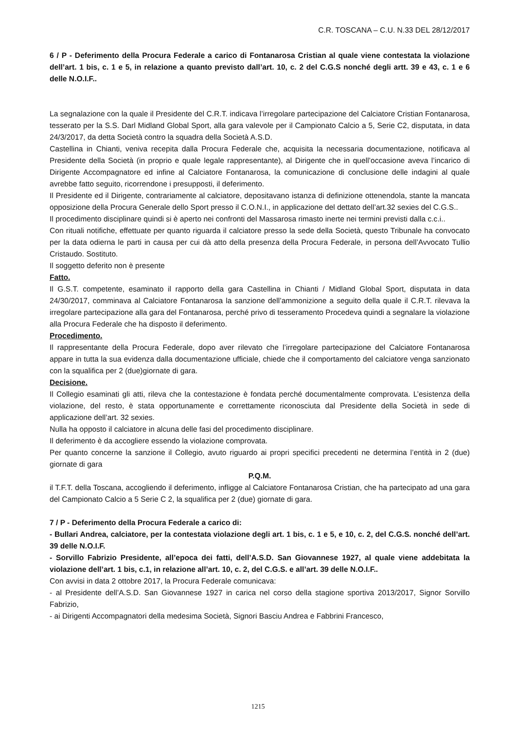C.R. TOSCANA – C.U. N.33 DEL 28/12/2017
6 / P - Deferimento della Procura Federale a carico di Fontanarosa Cristian al quale viene contestata la violazione dell’art. 1 bis, c. 1 e 5, in relazione a quanto previsto dall’art. 10, c. 2 del C.G.S nonché degli artt. 39 e 43, c. 1 e 6 delle N.O.I.F..
La segnalazione con la quale il Presidente del C.R.T. indicava l’irregolare partecipazione del Calciatore Cristian Fontanarosa, tesserato per la S.S. Darl Midland Global Sport, alla gara valevole per il Campionato Calcio a 5, Serie C2, disputata, in data 24/3/2017, da detta Società contro la squadra della Società A.S.D.
Castellina in Chianti, veniva recepita dalla Procura Federale che, acquisita la necessaria documentazione, notificava al Presidente della Società (in proprio e quale legale rappresentante), al Dirigente che in quell’occasione aveva l’incarico di Dirigente Accompagnatore ed infine al Calciatore Fontanarosa, la comunicazione di conclusione delle indagini al quale avrebbe fatto seguito, ricorrendone i presupposti, il deferimento.
Il Presidente ed il Dirigente, contrariamente al calciatore, depositavano istanza di definizione ottenendola, stante la mancata opposizione della Procura Generale dello Sport presso il C.O.N.I., in applicazione del dettato dell’art.32 sexies del C.G.S..
Il procedimento disciplinare quindi si è aperto nei confronti del Massarosa rimasto inerte nei termini previsti dalla c.c.i..
Con rituali notifiche, effettuate per quanto riguarda il calciatore presso la sede della Società, questo Tribunale ha convocato per la data odierna le parti in causa per cui dà atto della presenza della Procura Federale, in persona dell’Avvocato Tullio Cristaudo. Sostituto.
Il soggetto deferito non è presente
Fatto.
Il G.S.T. competente, esaminato il rapporto della gara Castellina in Chianti / Midland Global Sport, disputata in data 24/30/2017, comminava al Calciatore Fontanarosa la sanzione dell’ammonizione a seguito della quale il C.R.T. rilevava la irregolare partecipazione alla gara del Fontanarosa, perché privo di tesseramento Procedeva quindi a segnalare la violazione alla Procura Federale che ha disposto il deferimento.
Procedimento.
Il rappresentante della Procura Federale, dopo aver rilevato che l’irregolare partecipazione del Calciatore Fontanarosa appare in tutta la sua evidenza dalla documentazione ufficiale, chiede che il comportamento del calciatore venga sanzionato con la squalifica per 2 (due)giornate di gara.
Decisione.
Il Collegio esaminati gli atti, rileva che la contestazione è fondata perché documentalmente comprovata. L’esistenza della violazione, del resto, è stata opportunamente e correttamente riconosciuta dal Presidente della Società in sede di applicazione dell’art. 32 sexies.
Nulla ha opposto il calciatore in alcuna delle fasi del procedimento disciplinare.
Il deferimento è da accogliere essendo la violazione comprovata.
Per quanto concerne la sanzione il Collegio, avuto riguardo ai propri specifici precedenti ne determina l’entità in 2 (due) giornate di gara
P.Q.M.
il T.F.T. della Toscana, accogliendo il deferimento, infligge al Calciatore Fontanarosa Cristian, che ha partecipato ad una gara del Campionato Calcio a 5 Serie C 2, la squalifica per 2 (due) giornate di gara.
7 / P - Deferimento della Procura Federale a carico di:
- Bullari Andrea, calciatore, per la contestata violazione degli art. 1 bis, c. 1 e 5, e 10, c. 2, del C.G.S. nonché dell’art. 39 delle N.O.I.F.
- Sorvillo Fabrizio Presidente, all’epoca dei fatti, dell’A.S.D. San Giovannese 1927, al quale viene addebitata la violazione dell’art. 1 bis, c.1, in relazione all’art. 10, c. 2, del C.G.S. e all’art. 39 delle N.O.I.F..
Con avvisi in data 2 ottobre 2017, la Procura Federale comunicava:
- al Presidente dell’A.S.D. San Giovannese 1927 in carica nel corso della stagione sportiva 2013/2017, Signor Sorvillo Fabrizio,
- ai Dirigenti Accompagnatori della medesima Società, Signori Basciu Andrea e Fabbrini Francesco,
1215